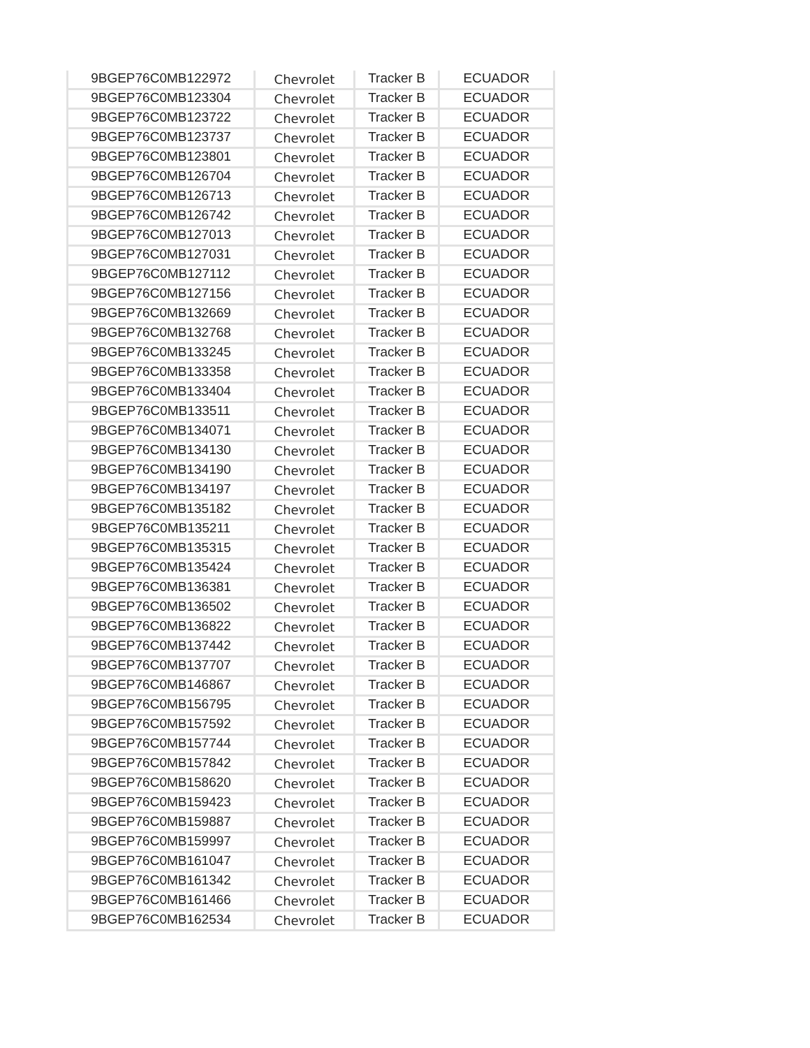| 9BGEP76C0MB122972 | Chevrolet | Tracker B | ECUADOR |
| 9BGEP76C0MB123304 | Chevrolet | Tracker B | ECUADOR |
| 9BGEP76C0MB123722 | Chevrolet | Tracker B | ECUADOR |
| 9BGEP76C0MB123737 | Chevrolet | Tracker B | ECUADOR |
| 9BGEP76C0MB123801 | Chevrolet | Tracker B | ECUADOR |
| 9BGEP76C0MB126704 | Chevrolet | Tracker B | ECUADOR |
| 9BGEP76C0MB126713 | Chevrolet | Tracker B | ECUADOR |
| 9BGEP76C0MB126742 | Chevrolet | Tracker B | ECUADOR |
| 9BGEP76C0MB127013 | Chevrolet | Tracker B | ECUADOR |
| 9BGEP76C0MB127031 | Chevrolet | Tracker B | ECUADOR |
| 9BGEP76C0MB127112 | Chevrolet | Tracker B | ECUADOR |
| 9BGEP76C0MB127156 | Chevrolet | Tracker B | ECUADOR |
| 9BGEP76C0MB132669 | Chevrolet | Tracker B | ECUADOR |
| 9BGEP76C0MB132768 | Chevrolet | Tracker B | ECUADOR |
| 9BGEP76C0MB133245 | Chevrolet | Tracker B | ECUADOR |
| 9BGEP76C0MB133358 | Chevrolet | Tracker B | ECUADOR |
| 9BGEP76C0MB133404 | Chevrolet | Tracker B | ECUADOR |
| 9BGEP76C0MB133511 | Chevrolet | Tracker B | ECUADOR |
| 9BGEP76C0MB134071 | Chevrolet | Tracker B | ECUADOR |
| 9BGEP76C0MB134130 | Chevrolet | Tracker B | ECUADOR |
| 9BGEP76C0MB134190 | Chevrolet | Tracker B | ECUADOR |
| 9BGEP76C0MB134197 | Chevrolet | Tracker B | ECUADOR |
| 9BGEP76C0MB135182 | Chevrolet | Tracker B | ECUADOR |
| 9BGEP76C0MB135211 | Chevrolet | Tracker B | ECUADOR |
| 9BGEP76C0MB135315 | Chevrolet | Tracker B | ECUADOR |
| 9BGEP76C0MB135424 | Chevrolet | Tracker B | ECUADOR |
| 9BGEP76C0MB136381 | Chevrolet | Tracker B | ECUADOR |
| 9BGEP76C0MB136502 | Chevrolet | Tracker B | ECUADOR |
| 9BGEP76C0MB136822 | Chevrolet | Tracker B | ECUADOR |
| 9BGEP76C0MB137442 | Chevrolet | Tracker B | ECUADOR |
| 9BGEP76C0MB137707 | Chevrolet | Tracker B | ECUADOR |
| 9BGEP76C0MB146867 | Chevrolet | Tracker B | ECUADOR |
| 9BGEP76C0MB156795 | Chevrolet | Tracker B | ECUADOR |
| 9BGEP76C0MB157592 | Chevrolet | Tracker B | ECUADOR |
| 9BGEP76C0MB157744 | Chevrolet | Tracker B | ECUADOR |
| 9BGEP76C0MB157842 | Chevrolet | Tracker B | ECUADOR |
| 9BGEP76C0MB158620 | Chevrolet | Tracker B | ECUADOR |
| 9BGEP76C0MB159423 | Chevrolet | Tracker B | ECUADOR |
| 9BGEP76C0MB159887 | Chevrolet | Tracker B | ECUADOR |
| 9BGEP76C0MB159997 | Chevrolet | Tracker B | ECUADOR |
| 9BGEP76C0MB161047 | Chevrolet | Tracker B | ECUADOR |
| 9BGEP76C0MB161342 | Chevrolet | Tracker B | ECUADOR |
| 9BGEP76C0MB161466 | Chevrolet | Tracker B | ECUADOR |
| 9BGEP76C0MB162534 | Chevrolet | Tracker B | ECUADOR |